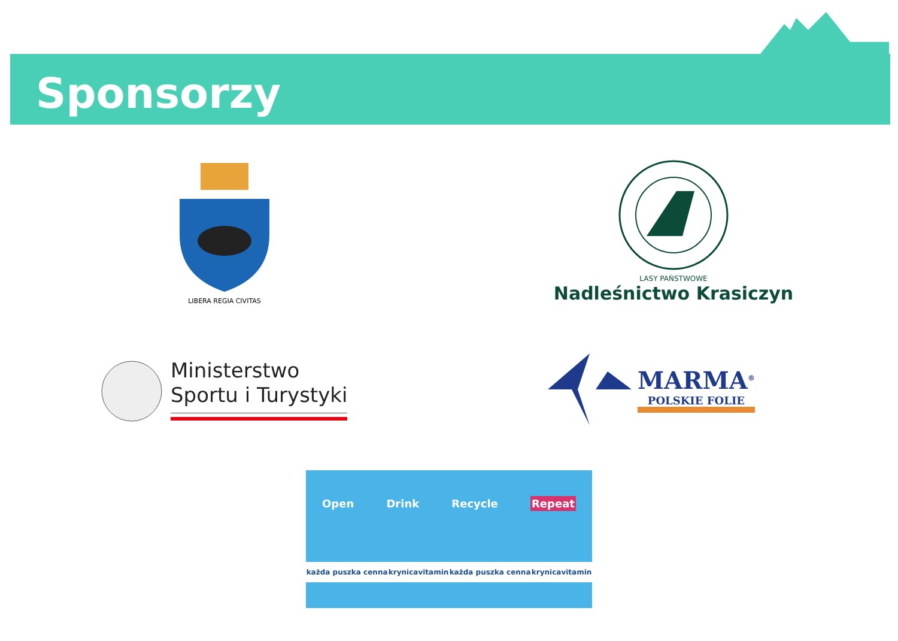Sponsorzy
LIBERA REGIA CIVITAS
LASY PAŃSTWOWE
Nadleśnictwo Krasiczyn
Ministerstwo
Sportu i Turystyki
MARMA<sup>®</sup>
POLSKIE FOLIE
Open Drink Recycle Repeat
każda puszka cenna krynicavitamin każda puszka cenna krynicavitamin